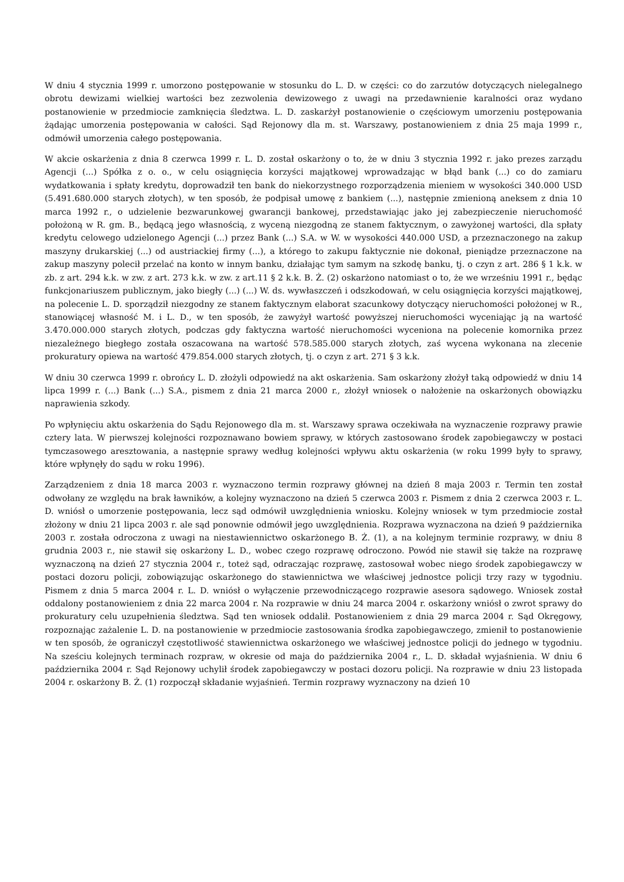W dniu 4 stycznia 1999 r. umorzono postępowanie w stosunku do L. D. w części: co do zarzutów dotyczących nielegalnego obrotu dewizami wielkiej wartości bez zezwolenia dewizowego z uwagi na przedawnienie karalności oraz wydano postanowienie w przedmiocie zamknięcia śledztwa. L. D. zaskarżył postanowienie o częściowym umorzeniu postępowania żądając umorzenia postępowania w całości. Sąd Rejonowy dla m. st. Warszawy, postanowieniem z dnia 25 maja 1999 r., odmówił umorzenia całego postępowania.
W akcie oskarżenia z dnia 8 czerwca 1999 r. L. D. został oskarżony o to, że w dniu 3 stycznia 1992 r. jako prezes zarządu Agencji (...) Spółka z o. o., w celu osiągnięcia korzyści majątkowej wprowadzając w błąd bank (...) co do zamiaru wydatkowania i spłaty kredytu, doprowadził ten bank do niekorzystnego rozporządzenia mieniem w wysokości 340.000 USD (5.491.680.000 starych złotych), w ten sposób, że podpisał umowę z bankiem (...), następnie zmienioną aneksem z dnia 10 marca 1992 r., o udzielenie bezwarunkowej gwarancji bankowej, przedstawiając jako jej zabezpieczenie nieruchomość położoną w R. gm. B., będącą jego własnością, z wyceną niezgodną ze stanem faktycznym, o zawyżonej wartości, dla spłaty kredytu celowego udzielonego Agencji (...) przez Bank (...) S.A. w W. w wysokości 440.000 USD, a przeznaczonego na zakup maszyny drukarskiej (...) od austriackiej firmy (...), a którego to zakupu faktycznie nie dokonał, pieniądze przeznaczone na zakup maszyny polecił przelać na konto w innym banku, działając tym samym na szkodę banku, tj. o czyn z art. 286 § 1 k.k. w zb. z art. 294 k.k. w zw. z art. 273 k.k. w zw. z art.11 § 2 k.k. B. Ż. (2) oskarżono natomiast o to, że we wrześniu 1991 r., będąc funkcjonariuszem publicznym, jako biegły (...) (...) W. ds. wywłaszczeń i odszkodowań, w celu osiągnięcia korzyści majątkowej, na polecenie L. D. sporządził niezgodny ze stanem faktycznym elaborat szacunkowy dotyczący nieruchomości położonej w R., stanowiącej własność M. i L. D., w ten sposób, że zawyżył wartość powyższej nieruchomości wyceniając ją na wartość 3.470.000.000 starych złotych, podczas gdy faktyczna wartość nieruchomości wyceniona na polecenie komornika przez niezależnego biegłego została oszacowana na wartość 578.585.000 starych złotych, zaś wycena wykonana na zlecenie prokuratury opiewa na wartość 479.854.000 starych złotych, tj. o czyn z art. 271 § 3 k.k.
W dniu 30 czerwca 1999 r. obrońcy L. D. złożyli odpowiedź na akt oskarżenia. Sam oskarżony złożył taką odpowiedź w dniu 14 lipca 1999 r. (...) Bank (...) S.A., pismem z dnia 21 marca 2000 r., złożył wniosek o nałożenie na oskarżonych obowiązku naprawienia szkody.
Po wpłynięciu aktu oskarżenia do Sądu Rejonowego dla m. st. Warszawy sprawa oczekiwała na wyznaczenie rozprawy prawie cztery lata. W pierwszej kolejności rozpoznawano bowiem sprawy, w których zastosowano środek zapobiegawczy w postaci tymczasowego aresztowania, a następnie sprawy według kolejności wpływu aktu oskarżenia (w roku 1999 były to sprawy, które wpłynęły do sądu w roku 1996).
Zarządzeniem z dnia 18 marca 2003 r. wyznaczono termin rozprawy głównej na dzień 8 maja 2003 r. Termin ten został odwołany ze względu na brak ławników, a kolejny wyznaczono na dzień 5 czerwca 2003 r. Pismem z dnia 2 czerwca 2003 r. L. D. wniósł o umorzenie postępowania, lecz sąd odmówił uwzględnienia wniosku. Kolejny wniosek w tym przedmiocie został złożony w dniu 21 lipca 2003 r. ale sąd ponownie odmówił jego uwzględnienia. Rozprawa wyznaczona na dzień 9 października 2003 r. została odroczona z uwagi na niestawiennictwo oskarżonego B. Ż. (1), a na kolejnym terminie rozprawy, w dniu 8 grudnia 2003 r., nie stawił się oskarżony L. D., wobec czego rozprawę odroczono. Powód nie stawił się także na rozprawę wyznaczoną na dzień 27 stycznia 2004 r., toteż sąd, odraczając rozprawę, zastosował wobec niego środek zapobiegawczy w postaci dozoru policji, zobowiązując oskarżonego do stawiennictwa we właściwej jednostce policji trzy razy w tygodniu. Pismem z dnia 5 marca 2004 r. L. D. wniósł o wyłączenie przewodniczącego rozprawie asesora sądowego. Wniosek został oddalony postanowieniem z dnia 22 marca 2004 r. Na rozprawie w dniu 24 marca 2004 r. oskarżony wniósł o zwrot sprawy do prokuratury celu uzupełnienia śledztwa. Sąd ten wniosek oddalił. Postanowieniem z dnia 29 marca 2004 r. Sąd Okręgowy, rozpoznając zażalenie L. D. na postanowienie w przedmiocie zastosowania środka zapobiegawczego, zmienił to postanowienie w ten sposób, że ograniczył częstotliwość stawiennictwa oskarżonego we właściwej jednostce policji do jednego w tygodniu. Na sześciu kolejnych terminach rozpraw, w okresie od maja do października 2004 r., L. D. składał wyjaśnienia. W dniu 6 października 2004 r. Sąd Rejonowy uchylił środek zapobiegawczy w postaci dozoru policji. Na rozprawie w dniu 23 listopada 2004 r. oskarżony B. Ż. (1) rozpoczął składanie wyjaśnień. Termin rozprawy wyznaczony na dzień 10